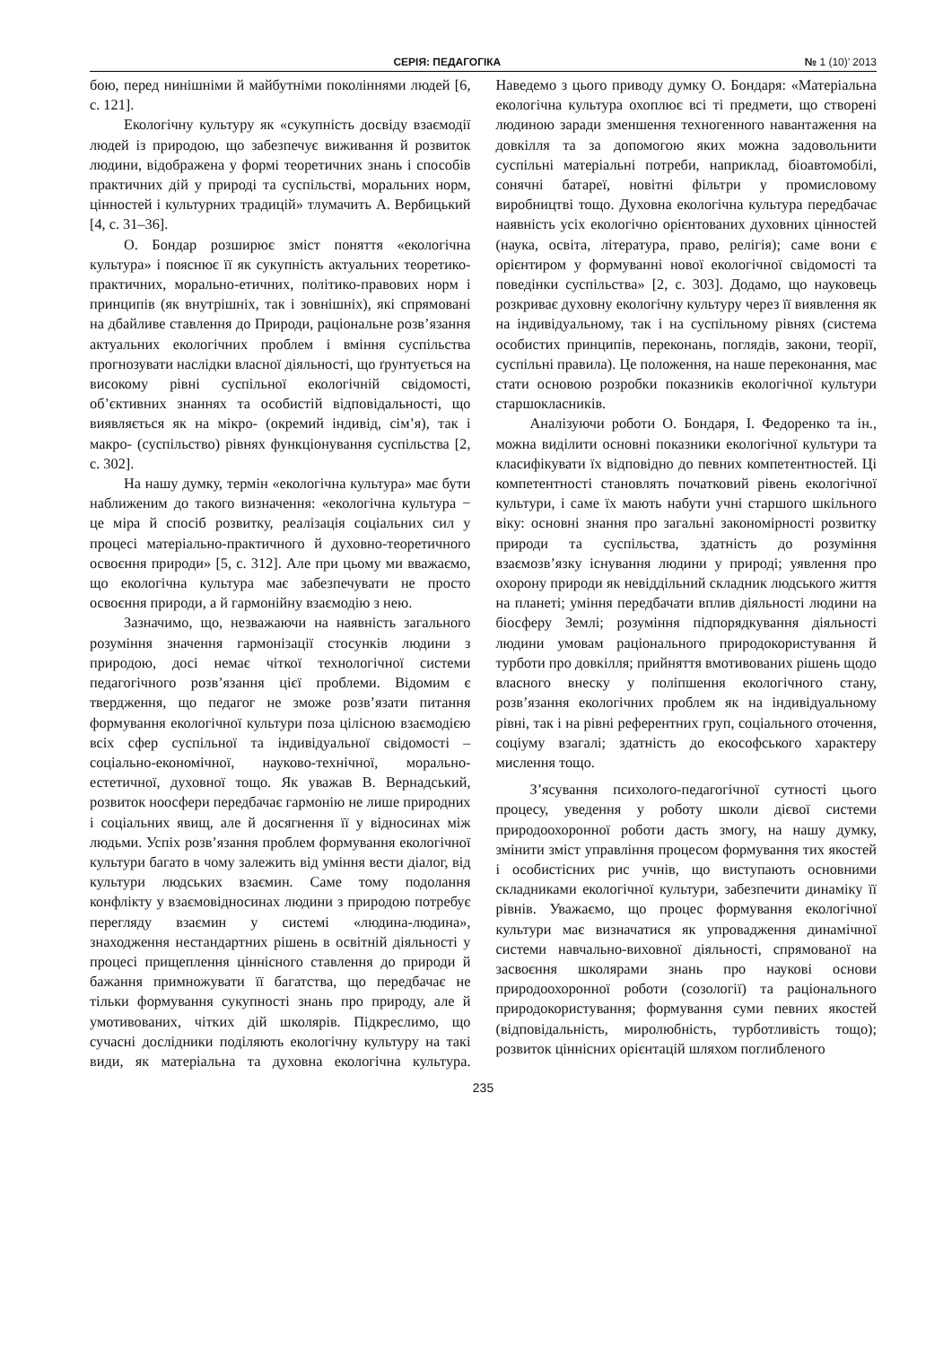СЕРІЯ: ПЕДАГОГІКА № 1 (10)’ 2013
бою, перед нинішніми й майбутніми поколіннями людей [6, с. 121].
Екологічну культуру як «сукупність досвіду взаємодії людей із природою, що забезпечує виживання й розвиток людини, відображена у формі теоретичних знань і способів практичних дій у природі та суспільстві, моральних норм, цінностей і культурних традицій» тлумачить А. Вербицький [4, с. 31–36].
О. Бондар розширює зміст поняття «екологічна культура» і пояснює її як сукупність актуальних теоретико-практичних, морально-етичних, політико-правових норм і принципів (як внутрішніх, так і зовнішніх), які спрямовані на дбайливе ставлення до Природи, раціональне розв’язання актуальних екологічних проблем і вміння суспільства прогнозувати наслідки власної діяльності, що ґрунтується на високому рівні суспільної екологічній свідомості, об’єктивних знаннях та особистій відповідальності, що виявляється як на мікро- (окремий індивід, сім’я), так і макро- (суспільство) рівнях функціонування суспільства [2, с. 302].
На нашу думку, термін «екологічна культура» має бути наближеним до такого визначення: «екологічна культура − це міра й спосіб розвитку, реалізація соціальних сил у процесі матеріально-практичного й духовно-теоретичного освоєння природи» [5, с. 312]. Але при цьому ми вважаємо, що екологічна культура має забезпечувати не просто освоєння природи, а й гармонійну взаємодію з нею.
Зазначимо, що, незважаючи на наявність загального розуміння значення гармонізації стосунків людини з природою, досі немає чіткої технологічної системи педагогічного розв’язання цієї проблеми. Відомим є твердження, що педагог не зможе розв’язати питання формування екологічної культури поза цілісною взаємодією всіх сфер суспільної та індивідуальної свідомості – соціально-економічної, науково-технічної, морально-естетичної, духовної тощо. Як уважав В. Вернадський, розвиток ноосфери передбачає гармонію не лише природних і соціальних явищ, але й досягнення її у відносинах між людьми. Успіх розв’язання проблем формування екологічної культури багато в чому залежить від уміння вести діалог, від культури людських взаємин. Саме тому подолання конфлікту у взаємовідносинах людини з природою потребує перегляду взаємин у системі «людина-людина», знаходження нестандартних рішень в освітній діяльності у процесі прищеплення ціннісного ставлення до природи й бажання примножувати її багатства, що передбачає не тільки формування сукупності знань про природу, але й умотивованих, чітких дій школярів. Підкреслимо, що сучасні дослідники поділяють екологічну культуру на такі види, як матеріальна та духовна екологічна культура. Наведемо з цього приводу думку О. Бондаря: «Матеріальна екологічна культура охоплює всі ті предмети, що створені людиною заради зменшення техногенного навантаження на довкілля та за допомогою яких можна задовольнити суспільні матеріальні потреби, наприклад, біоавтомобілі, сонячні батареї, новітні фільтри у промисловому виробництві тощо. Духовна екологічна культура передбачає наявність усіх екологічно орієнтованих духовних цінностей (наука, освіта, література, право, релігія); саме вони є орієнтиром у формуванні нової екологічної свідомості та поведінки суспільства» [2, с. 303]. Додамо, що науковець розкриває духовну екологічну культуру через її виявлення як на індивідуальному, так і на суспільному рівнях (система особистих принципів, переконань, поглядів, закони, теорії, суспільні правила). Це положення, на наше переконання, має стати основою розробки показників екологічної культури старшокласників.
Аналізуючи роботи О. Бондаря, І. Федоренко та ін., можна виділити основні показники екологічної культури та класифікувати їх відповідно до певних компетентностей. Ці компетентності становлять початковий рівень екологічної культури, і саме їх мають набути учні старшого шкільного віку: основні знання про загальні закономірності розвитку природи та суспільства, здатність до розуміння взаємозв’язку існування людини у природі; уявлення про охорону природи як невіддільний складник людського життя на планеті; уміння передбачати вплив діяльності людини на біосферу Землі; розуміння підпорядкування діяльності людини умовам раціонального природокористування й турботи про довкілля; прийняття вмотивованих рішень щодо власного внеску у поліпшення екологічного стану, розв’язання екологічних проблем як на індивідуальному рівні, так і на рівні референтних груп, соціального оточення, соціуму взагалі; здатність до екософського характеру мислення тощо.
З’ясування психолого-педагогічної сутності цього процесу, уведення у роботу школи дієвої системи природоохоронної роботи дасть змогу, на нашу думку, змінити зміст управління процесом формування тих якостей і особистісних рис учнів, що виступають основними складниками екологічної культури, забезпечити динаміку її рівнів. Уважаємо, що процес формування екологічної культури має визначатися як упровадження динамічної системи навчально-виховної діяльності, спрямованої на засвоєння школярами знань про наукові основи природоохоронної роботи (созології) та раціонального природокористування; формування суми певних якостей (відповідальність, миролюбність, турботливість тощо); розвиток ціннісних орієнтацій шляхом поглибленого
235